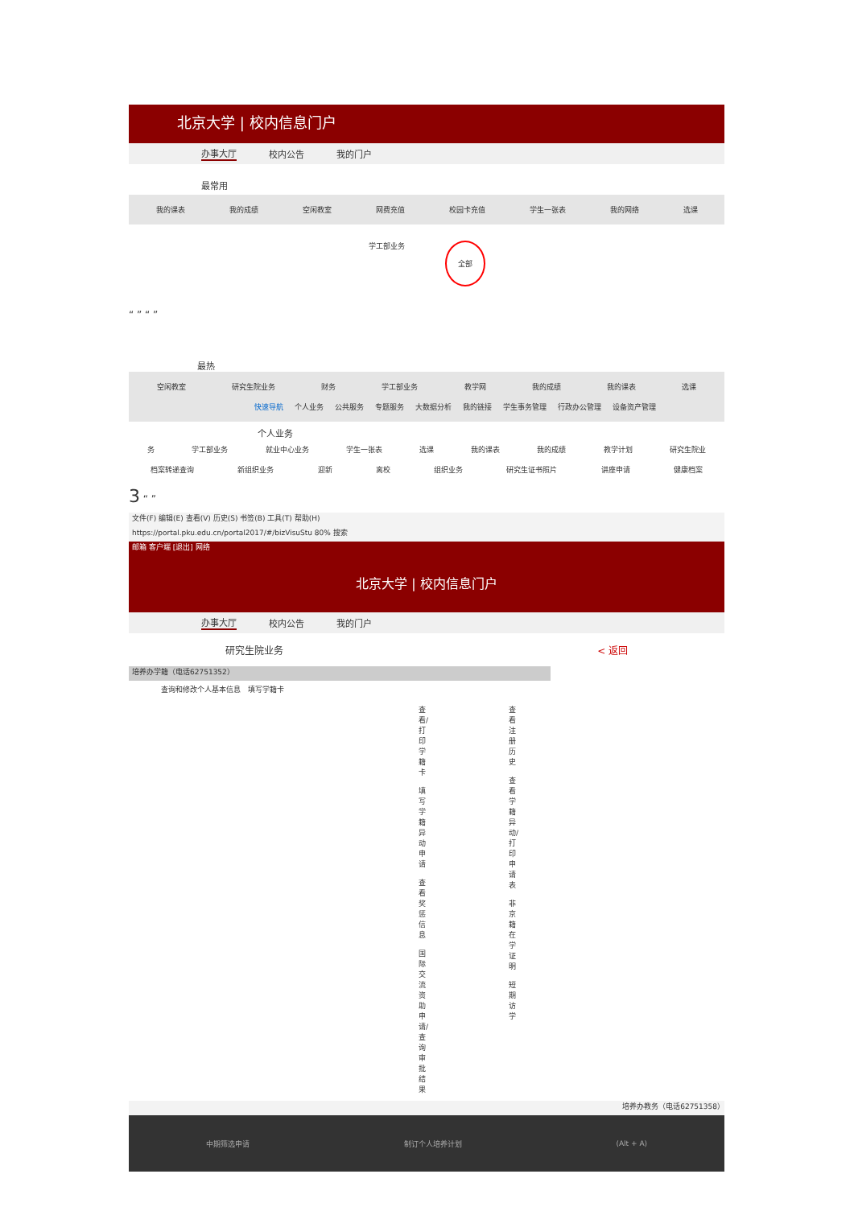北京大学 | 校内信息门户
办事大厅 校内公告 我的门户
最常用
我的课表 我的成绩 空闲教室 网费充值 校园卡充值 学生一张表 我的网络 选课
学工部业务 全部
“ ” “ ”
最热
空闲教室 研究生院业务 财务 学工部业务 教学网 我的成绩 我的课表 选课
快速导航 个人业务 公共服务 专题服务 大数据分析 我的链接 学生事务管理 行政办公管理 设备资产管理
个人业务
务 学工部业务 就业中心业务 学生一张表 选课 我的课表 我的成绩 教学计划 研究生院业
档案转递查询 新组织业务 迎新 离校 组织业务 研究生证书照片 讲座申请 健康档案
3 “ ”
文件(F) 编辑(E) 查看(V) 历史(S) 书签(B) 工具(T) 帮助(H)
https://portal.pku.edu.cn/portal2017/#/bizVisuStu 80% 搜索
邮箱 客户端 [退出] 网络
北京大学 | 校内信息门户
办事大厅 校内公告 我的门户
研究生院业务 < 返回
培养办学籍（电话62751352）
查询和修改个人基本信息 填写学籍卡
查看/打印学籍卡
填写学籍异动申请
查看奖惩信息
国际交流资助申请/查询审批结果
查看注册历史
查看学籍异动/打印申请表
非京籍在学证明
短期访学
培养办教务（电话62751358）
中期筛选申请 制订个人培养计划 (Alt + A)